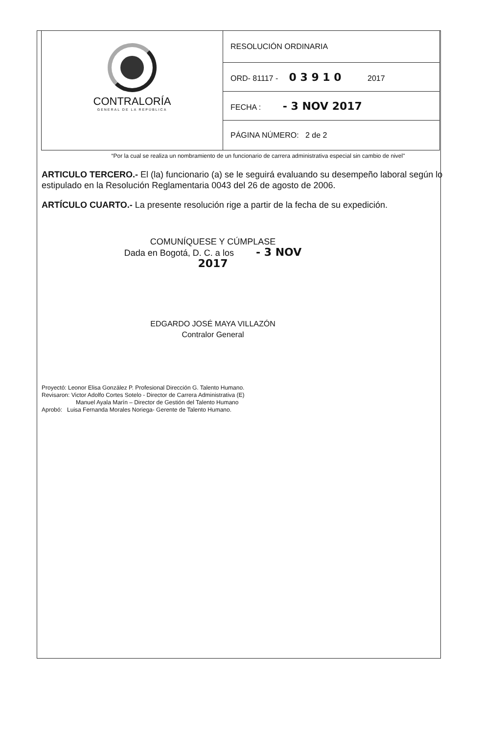| CONTRALORÍA GENERAL DE LA REPÚBLICA | RESOLUCIÓN ORDINARIA |
| | ORD- 81117 - 0 3 9 1 0 2017 |
| | FECHA : - 3 NOV 2017 |
| | PÁGINA NÚMERO: 2 de 2 |
“Por la cual se realiza un nombramiento de un funcionario de carrera administrativa especial sin cambio de nivel"
ARTICULO TERCERO.- El (la) funcionario (a) se le seguirá evaluando su desempeño laboral según lo estipulado en la Resolución Reglamentaria 0043 del 26 de agosto de 2006.
ARTÍCULO CUARTO.- La presente resolución rige a partir de la fecha de su expedición.
COMUNÍQUESE Y CÚMPLASE
Dada en Bogotá, D. C. a los - 3 NOV 2017
EDGARDO JOSÉ MAYA VILLAZÓN
Contralor General
Proyectó: Leonor Elisa González P. Profesional Dirección G. Talento Humano.
Revisaron: Victor Adolfo Cortes Sotelo - Director de Carrera Administrativa (E)
Manuel Ayala Marín – Director de Gestión del Talento Humano
Aprobó: Luisa Fernanda Morales Noriega- Gerente de Talento Humano.